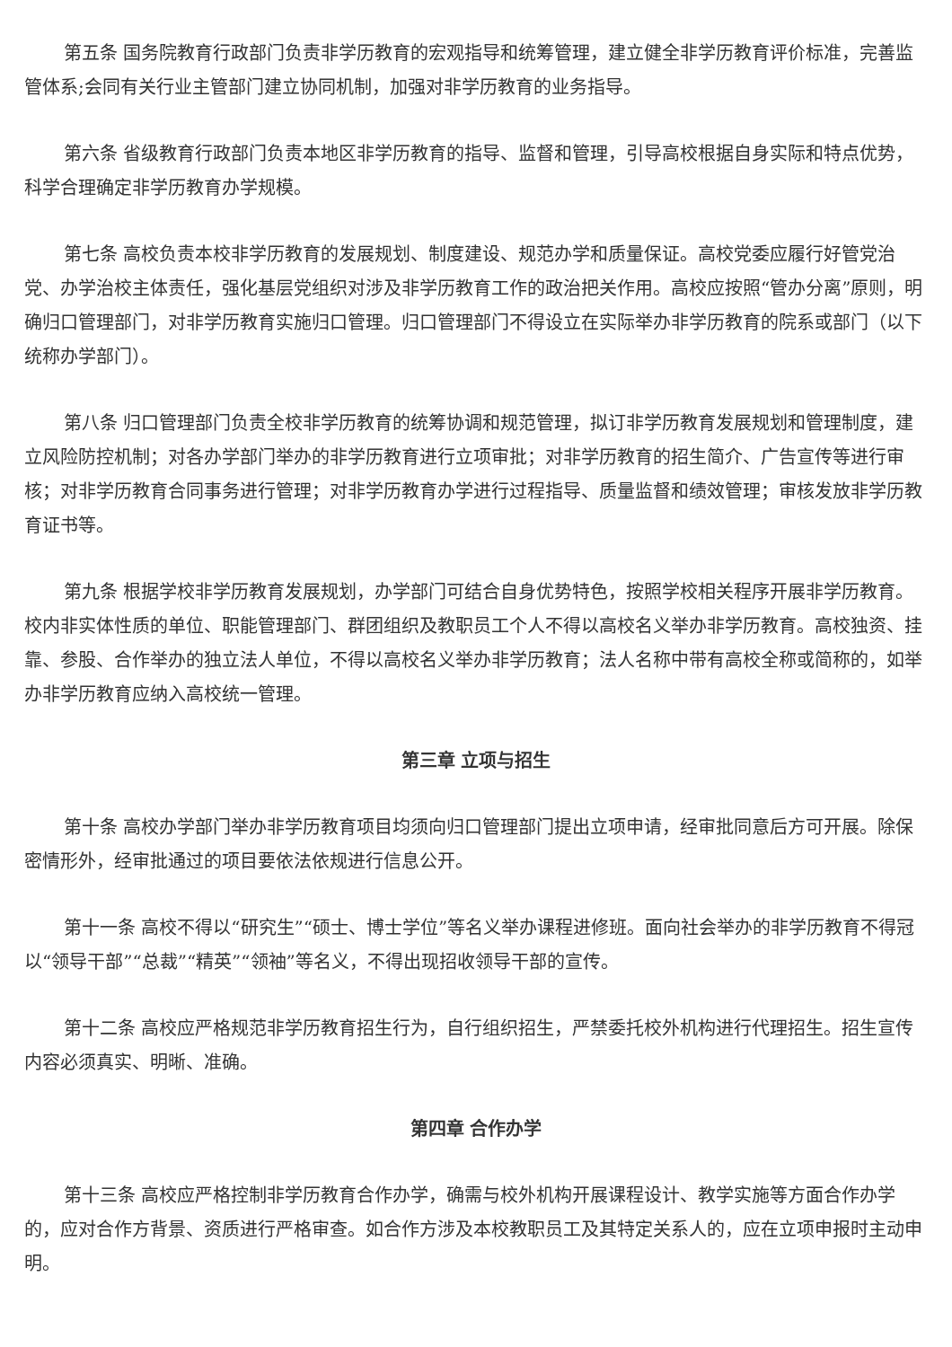第五条 国务院教育行政部门负责非学历教育的宏观指导和统筹管理，建立健全非学历教育评价标准，完善监管体系;会同有关行业主管部门建立协同机制，加强对非学历教育的业务指导。
第六条 省级教育行政部门负责本地区非学历教育的指导、监督和管理，引导高校根据自身实际和特点优势，科学合理确定非学历教育办学规模。
第七条 高校负责本校非学历教育的发展规划、制度建设、规范办学和质量保证。高校党委应履行好管党治党、办学治校主体责任，强化基层党组织对涉及非学历教育工作的政治把关作用。高校应按照“管办分离”原则，明确归口管理部门，对非学历教育实施归口管理。归口管理部门不得设立在实际举办非学历教育的院系或部门（以下统称办学部门）。
第八条 归口管理部门负责全校非学历教育的统筹协调和规范管理，拟订非学历教育发展规划和管理制度，建立风险防控机制；对各办学部门举办的非学历教育进行立项审批；对非学历教育的招生简介、广告宣传等进行审核；对非学历教育合同事务进行管理；对非学历教育办学进行过程指导、质量监督和绩效管理；审核发放非学历教育证书等。
第九条 根据学校非学历教育发展规划，办学部门可结合自身优势特色，按照学校相关程序开展非学历教育。校内非实体性质的单位、职能管理部门、群团组织及教职员工个人不得以高校名义举办非学历教育。高校独资、挂靠、参股、合作举办的独立法人单位，不得以高校名义举办非学历教育；法人名称中带有高校全称或简称的，如举办非学历教育应纳入高校统一管理。
第三章 立项与招生
第十条 高校办学部门举办非学历教育项目均须向归口管理部门提出立项申请，经审批同意后方可开展。除保密情形外，经审批通过的项目要依法依规进行信息公开。
第十一条 高校不得以“研究生”“硕士、博士学位”等名义举办课程进修班。面向社会举办的非学历教育不得冠以“领导干部”“总裁”“精英”“领袖”等名义，不得出现招收领导干部的宣传。
第十二条 高校应严格规范非学历教育招生行为，自行组织招生，严禁委托校外机构进行代理招生。招生宣传内容必须真实、明晰、准确。
第四章 合作办学
第十三条 高校应严格控制非学历教育合作办学，确需与校外机构开展课程设计、教学实施等方面合作办学的，应对合作方背景、资质进行严格审查。如合作方涉及本校教职员工及其特定关系人的，应在立项申报时主动申明。